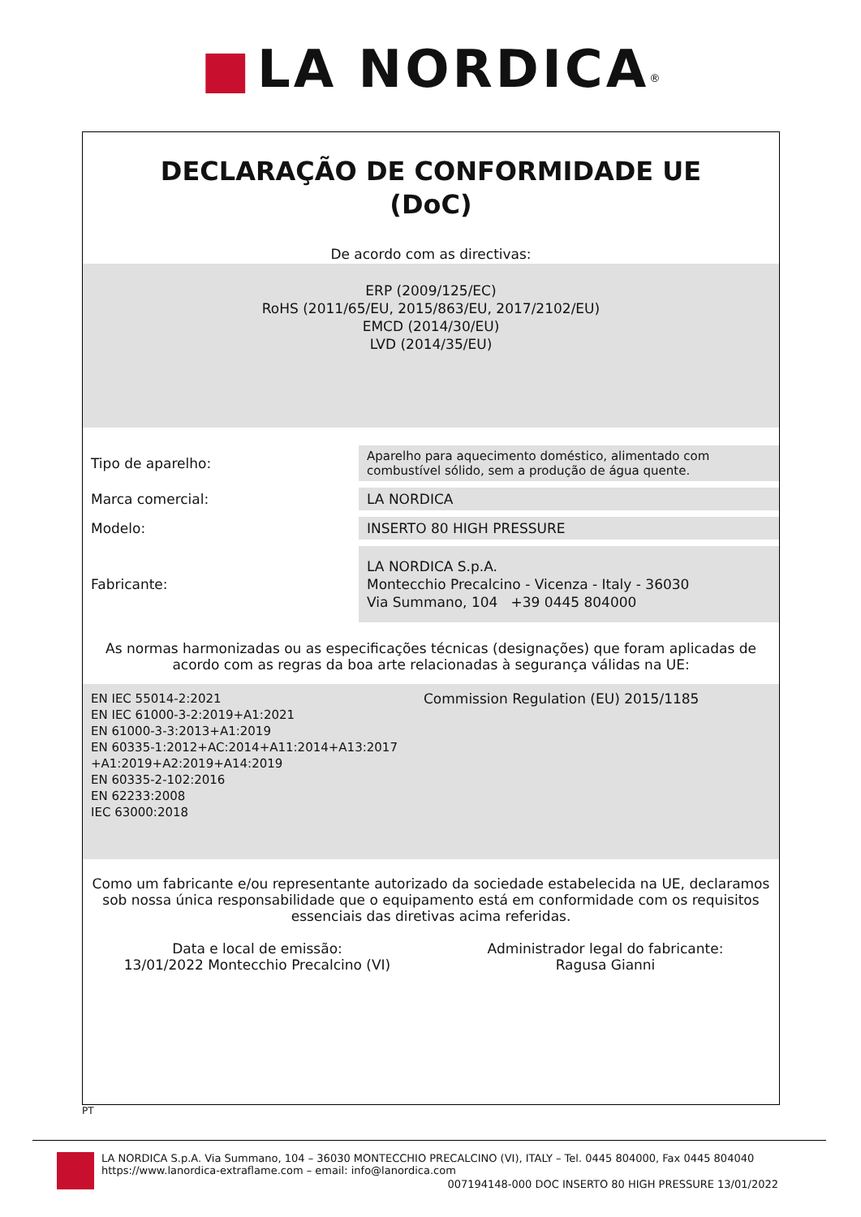■ LA NORDICA<sup>®</sup>
DECLARAÇÃO DE CONFORMIDADE UE
(DoC)
De acordo com as directivas:
ERP (2009/125/EC)
RoHS (2011/65/EU, 2015/863/EU, 2017/2102/EU)
EMCD (2014/30/EU)
LVD (2014/35/EU)
| Tipo de aparelho: | Aparelho para aquecimento doméstico, alimentado com combustível sólido, sem a produção de água quente. |
| Marca comercial: | LA NORDICA |
| Modelo: | INSERTO 80 HIGH PRESSURE |
| Fabricante: | LA NORDICA S.p.A. Montecchio Precalcino - Vicenza - Italy - 36030 Via Summano, 104 +39 0445 804000 |
As normas harmonizadas ou as especificações técnicas (designações) que foram aplicadas de acordo com as regras da boa arte relacionadas à segurança válidas na UE:
EN IEC 55014-2:2021
EN IEC 61000-3-2:2019+A1:2021
EN 61000-3-3:2013+A1:2019
EN 60335-1:2012+AC:2014+A11:2014+A13:2017 +A1:2019+A2:2019+A14:2019
EN 60335-2-102:2016
EN 62233:2008
IEC 63000:2018
Commission Regulation (EU) 2015/1185
Como um fabricante e/ou representante autorizado da sociedade estabelecida na UE, declaramos sob nossa única responsabilidade que o equipamento está em conformidade com os requisitos essenciais das diretivas acima referidas.
Data e local de emissão:
13/01/2022 Montecchio Precalcino (VI)
Administrador legal do fabricante:
Ragusa Gianni
PT
LA NORDICA S.p.A. Via Summano, 104 – 36030 MONTECCHIO PRECALCINO (VI), ITALY – Tel. 0445 804000, Fax 0445 804040
https://www.lanordica-extraflame.com – email: info@lanordica.com
007194148-000 DOC INSERTO 80 HIGH PRESSURE 13/01/2022